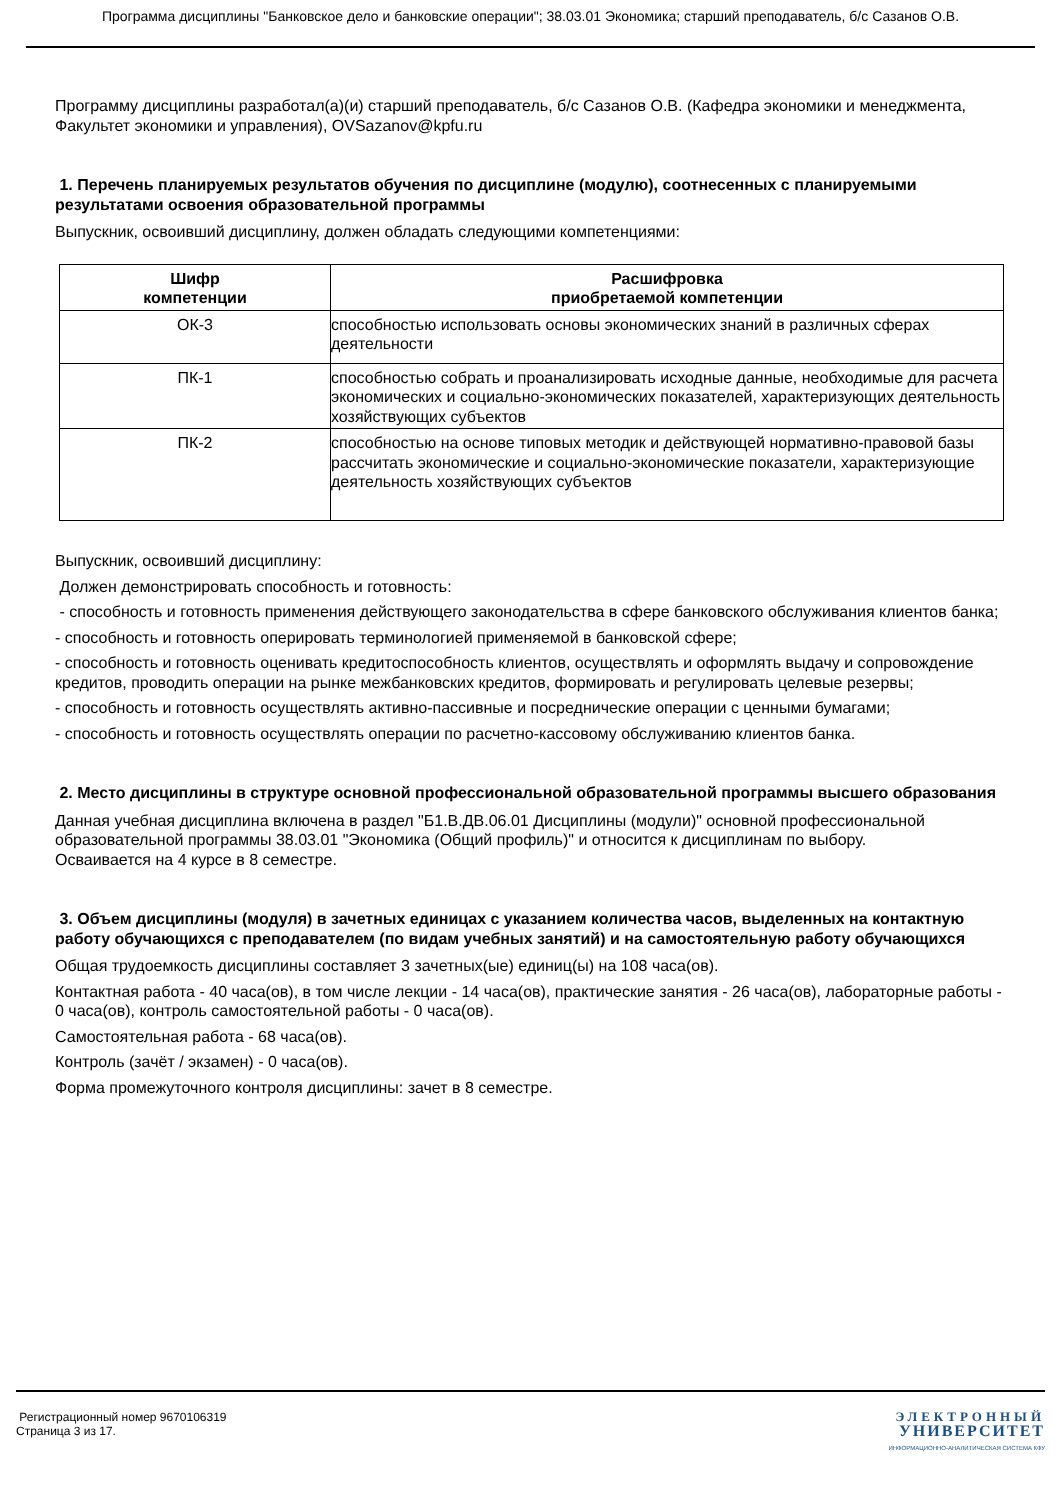Программа дисциплины "Банковское дело и банковские операции"; 38.03.01 Экономика; старший преподаватель, б/с Сазанов О.В.
Программу дисциплины разработал(а)(и) старший преподаватель, б/с Сазанов О.В. (Кафедра экономики и менеджмента, Факультет экономики и управления), OVSazanov@kpfu.ru
1. Перечень планируемых результатов обучения по дисциплине (модулю), соотнесенных с планируемыми результатами освоения образовательной программы
Выпускник, освоивший дисциплину, должен обладать следующими компетенциями:
| Шифр компетенции | Расшифровка приобретаемой компетенции |
| --- | --- |
| ОК-3 | способностью использовать основы экономических знаний в различных сферах деятельности |
| ПК-1 | способностью собрать и проанализировать исходные данные, необходимые для расчета экономических и социально-экономических показателей, характеризующих деятельность хозяйствующих субъектов |
| ПК-2 | способностью на основе типовых методик и действующей нормативно-правовой базы рассчитать экономические и социально-экономические показатели, характеризующие деятельность хозяйствующих субъектов |
Выпускник, освоивший дисциплину:
Должен демонстрировать способность и готовность:
- способность и готовность применения действующего законодательства в сфере банковского обслуживания клиентов банка;
- способность и готовность оперировать терминологией применяемой в банковской сфере;
- способность и готовность оценивать кредитоспособность клиентов, осуществлять и оформлять выдачу и сопровождение кредитов, проводить операции на рынке межбанковских кредитов, формировать и регулировать целевые резервы;
- способность и готовность осуществлять активно-пассивные и посреднические операции с ценными бумагами;
- способность и готовность осуществлять операции по расчетно-кассовому обслуживанию клиентов банка.
2. Место дисциплины в структуре основной профессиональной образовательной программы высшего образования
Данная учебная дисциплина включена в раздел "Б1.В.ДВ.06.01 Дисциплины (модули)" основной профессиональной образовательной программы 38.03.01 "Экономика (Общий профиль)" и относится к дисциплинам по выбору.
Осваивается на 4 курсе в 8 семестре.
3. Объем дисциплины (модуля) в зачетных единицах с указанием количества часов, выделенных на контактную работу обучающихся с преподавателем (по видам учебных занятий) и на самостоятельную работу обучающихся
Общая трудоемкость дисциплины составляет 3 зачетных(ые) единиц(ы) на 108 часа(ов).
Контактная работа - 40 часа(ов), в том числе лекции - 14 часа(ов), практические занятия - 26 часа(ов), лабораторные работы - 0 часа(ов), контроль самостоятельной работы - 0 часа(ов).
Самостоятельная работа - 68 часа(ов).
Контроль (зачёт / экзамен) - 0 часа(ов).
Форма промежуточного контроля дисциплины: зачет в 8 семестре.
Регистрационный номер 9670106319
Страница 3 из 17.
ЭЛЕКТРОННЫЙ
УНИВЕРСИТЕТ
ИНФОРМАЦИОННО-АНАЛИТИЧЕСКАЯ СИСТЕМА КФУ